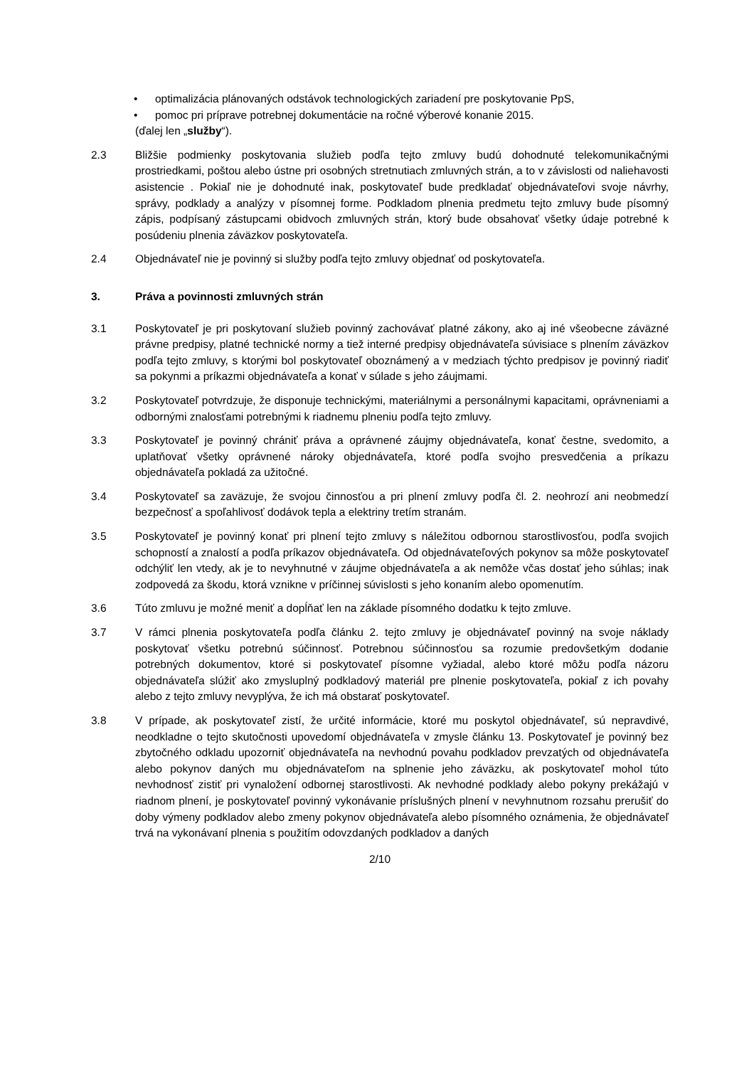• optimalizácia plánovaných odstávok technologických zariadení pre poskytovanie PpS,
• pomoc pri príprave potrebnej dokumentácie na ročné výberové konanie 2015.
(ďalej len „služby“).
2.3 Bližšie podmienky poskytovania služieb podľa tejto zmluvy budú dohodnuté telekomunikačnými prostriedkami, poštou alebo ústne pri osobných stretnutiach zmluvných strán, a to v závislosti od naliehavosti asistencie . Pokiaľ nie je dohodnuté inak, poskytovateľ bude predkladať objednávateľovi svoje návrhy, správy, podklady a analýzy v písomnej forme. Podkladom plnenia predmetu tejto zmluvy bude písomný zápis, podpísaný zástupcami obidvoch zmluvných strán, ktorý bude obsahovať všetky údaje potrebné k posúdeniu plnenia záväzkov poskytovateľa.
2.4 Objednávateľ nie je povinný si služby podľa tejto zmluvy objednať od poskytovateľa.
3. Práva a povinnosti zmluvných strán
3.1 Poskytovateľ je pri poskytovaní služieb povinný zachovávať platné zákony, ako aj iné všeobecne záväzné právne predpisy, platné technické normy a tiež interné predpisy objednávateľa súvisiace s plnením záväzkov podľa tejto zmluvy, s ktorými bol poskytovateľ oboznámený a v medziach týchto predpisov je povinný riadiť sa pokynmi a príkazmi objednávateľa a konať v súlade s jeho záujmami.
3.2 Poskytovateľ potvrdzuje, že disponuje technickými, materiálnymi a personálnymi kapacitami, oprávneniami a odbornými znalosťami potrebnými k riadnemu plneniu podľa tejto zmluvy.
3.3 Poskytovateľ je povinný chrániť práva a oprávnené záujmy objednávateľa, konať čestne, svedomito, a uplatňovať všetky oprávnené nároky objednávateľa, ktoré podľa svojho presvedčenia a príkazu objednávateľa pokladá za užitočné.
3.4 Poskytovateľ sa zaväzuje, že svojou činnosťou a pri plnení zmluvy podľa čl. 2. neohrozí ani neobmedzí bezpečnosť a spoľahlivosť dodávok tepla a elektriny tretím stranám.
3.5 Poskytovateľ je povinný konať pri plnení tejto zmluvy s náležitou odbornou starostlivosťou, podľa svojich schopností a znalostí a podľa príkazov objednávateľa. Od objednávateľových pokynov sa môže poskytovateľ odchýliť len vtedy, ak je to nevyhnutné v záujme objednávateľa a ak nemôže včas dostať jeho súhlas; inak zodpovedá za škodu, ktorá vznikne v príčinnej súvislosti s jeho konaním alebo opomenutím.
3.6 Túto zmluvu je možné meniť a dopĺňať len na základe písomného dodatku k tejto zmluve.
3.7 V rámci plnenia poskytovateľa podľa článku 2. tejto zmluvy je objednávateľ povinný na svoje náklady poskytovať všetku potrebnú súčinnosť. Potrebnou súčinnosťou sa rozumie predovšetkým dodanie potrebných dokumentov, ktoré si poskytovateľ písomne vyžiadal, alebo ktoré môžu podľa názoru objednávateľa slúžiť ako zmysluplný podkladový materiál pre plnenie poskytovateľa, pokiaľ z ich povahy alebo z tejto zmluvy nevyplýva, že ich má obstarať poskytovateľ.
3.8 V prípade, ak poskytovateľ zistí, že určité informácie, ktoré mu poskytol objednávateľ, sú nepravdivé, neodkladne o tejto skutočnosti upovedomí objednávateľa v zmysle článku 13. Poskytovateľ je povinný bez zbytočného odkladu upozorniť objednávateľa na nevhodnú povahu podkladov prevzatých od objednávateľa alebo pokynov daných mu objednávateľom na splnenie jeho záväzku, ak poskytovateľ mohol túto nevhodnosť zistiť pri vynaložení odbornej starostlivosti. Ak nevhodné podklady alebo pokyny prekážajú v riadnom plnení, je poskytovateľ povinný vykonávanie príslušných plnení v nevyhnutnom rozsahu prerušiť do doby výmeny podkladov alebo zmeny pokynov objednávateľa alebo písomného oznámenia, že objednávateľ trvá na vykonávaní plnenia s použitím odovzdaných podkladov a daných
2/10